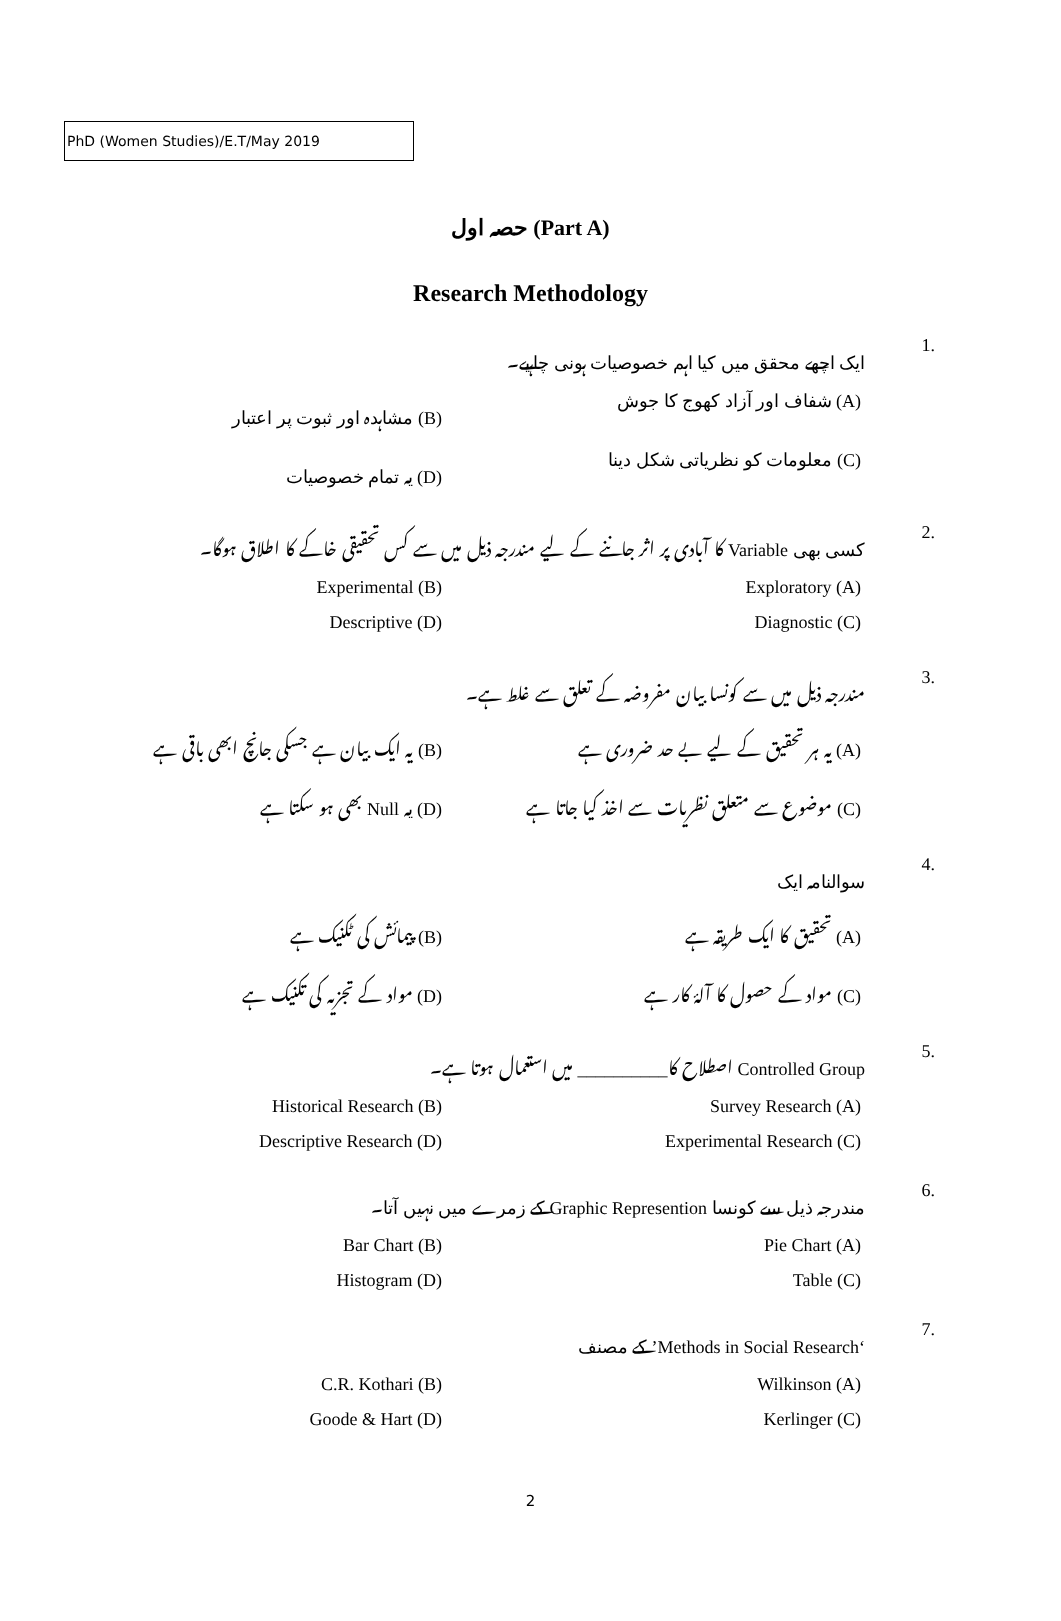PhD (Women Studies)/E.T/May 2019
حصہ اول (Part A)
Research Methodology
1. ایک اچھے محقق میں کیا اہم خصوصیات ہونی چاہیے۔
(A) شفاف اور آزاد کھوج کا جوش
(B) مشاہدہ اور ثبوت پر اعتبار
(C) معلومات کو نظریاتی شکل دینا
(D) یہ تمام خصوصیات
2. کسی بھی Variable کا آبادی پر اثر جاننے کے لیے مندرجہ ذیل میں سے کس تحقیقی خاکے کا اطلاق ہوگا۔
Exploratory (A)
Experimental (B)
Diagnostic (C)
Descriptive (D)
3. مندرجہ ذیل میں سے کونسا بیان مفروضہ کے تعلق سے غلط ہے۔
(A) یہ ہر تحقیق کے لیے بے حد ضروری ہے
(B) یہ ایک بیان ہے جسکی جانچ ابھی باقی ہے
(C) موضوع سے متعلق نظریات سے اخذ کیا جاتا ہے
(D) یہ Null بھی ہو سکتا ہے
4. سوالنامہ ایک
(A) تحقیق کا ایک طریقہ ہے
(B) پیمائش کی ٹکنیک ہے
(C) مواد کے حصول کا آلۂ کار ہے
(D) مواد کے تجزیہ کی تکنیک ہے
5. Controlled Group اصطلاح کا__________ میں استعمال ہوتا ہے۔
Survey Research (A)
Historical Research (B)
Experimental Research (C)
Descriptive Research (D)
6. مندرجہ ذیل سے کونسا Graphic Represention کے زمرے میں نہیں آتا۔
Pie Chart (A)
Bar Chart (B)
Table (C)
Histogram (D)
7. ‘Methods in Social Research’ کے مصنف
Wilkinson (A)
C.R. Kothari (B)
Kerlinger (C)
Goode & Hart (D)
2